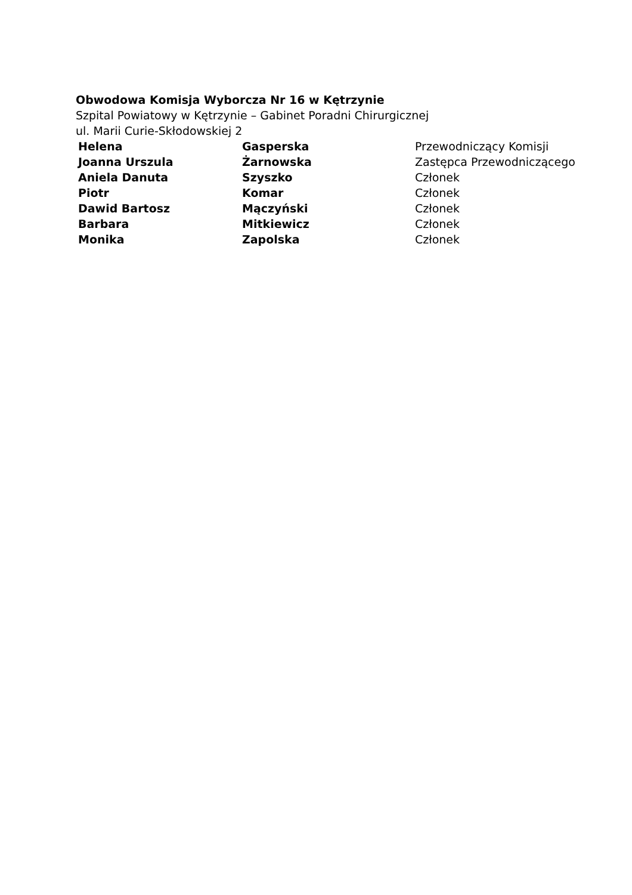Obwodowa Komisja Wyborcza Nr 16 w Kętrzynie
Szpital Powiatowy w Kętrzynie – Gabinet Poradni Chirurgicznej
ul. Marii Curie-Skłodowskiej 2
| Helena | Gasperska | Przewodniczący Komisji |
| Joanna Urszula | Żarnowska | Zastępca Przewodniczącego |
| Aniela Danuta | Szyszko | Członek |
| Piotr | Komar | Członek |
| Dawid Bartosz | Mączyński | Członek |
| Barbara | Mitkiewicz | Członek |
| Monika | Zapolska | Członek |